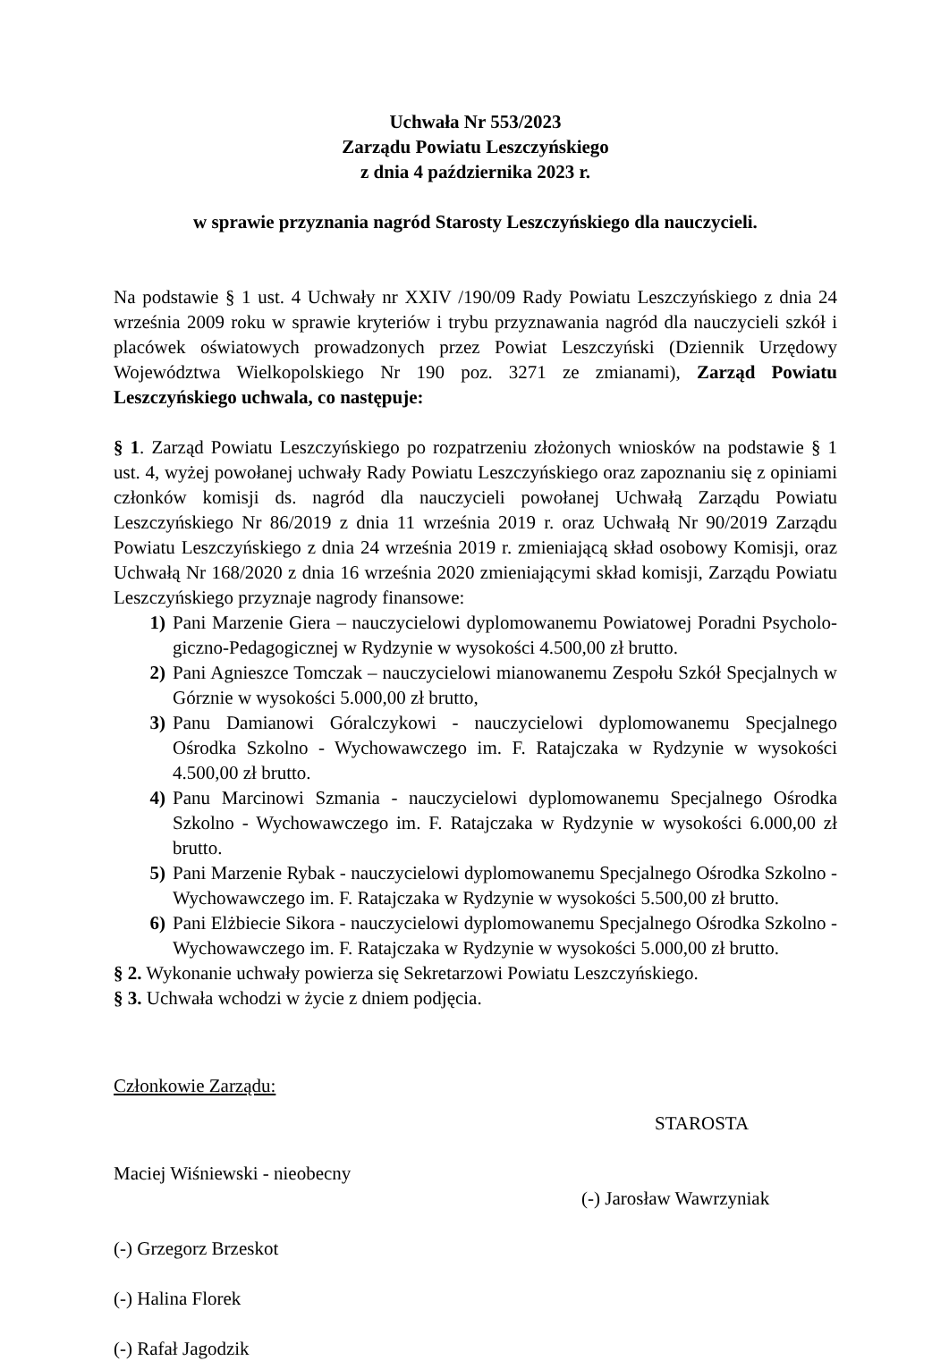Uchwała Nr 553/2023
Zarządu Powiatu Leszczyńskiego
z dnia 4 października 2023 r.
w sprawie przyznania nagród Starosty Leszczyńskiego dla nauczycieli.
Na podstawie § 1 ust. 4 Uchwały nr XXIV /190/09 Rady Powiatu Leszczyńskiego z dnia 24 września 2009 roku w sprawie kryteriów i trybu przyznawania nagród dla nauczycieli szkół i placówek oświatowych prowadzonych przez Powiat Leszczyński (Dziennik Urzędowy Województwa Wielkopolskiego Nr 190 poz. 3271 ze zmianami), Zarząd Powiatu Leszczyńskiego uchwala, co następuje:
§ 1. Zarząd Powiatu Leszczyńskiego po rozpatrzeniu złożonych wniosków na podstawie § 1 ust. 4, wyżej powołanej uchwały Rady Powiatu Leszczyńskiego oraz zapoznaniu się z opiniami członków komisji ds. nagród dla nauczycieli powołanej Uchwałą Zarządu Powiatu Leszczyńskiego Nr 86/2019 z dnia 11 września 2019 r. oraz Uchwałą Nr 90/2019 Zarządu Powiatu Leszczyńskiego z dnia 24 września 2019 r. zmieniającą skład osobowy Komisji, oraz Uchwałą Nr 168/2020 z dnia 16 września 2020 zmieniającymi skład komisji, Zarządu Powiatu Leszczyńskiego przyznaje nagrody finansowe:
1) Pani Marzenie Giera – nauczycielowi dyplomowanemu Powiatowej Poradni Psycholo-giczno-Pedagogicznej w Rydzynie w wysokości 4.500,00 zł brutto.
2) Pani Agnieszce Tomczak – nauczycielowi mianowanemu Zespołu Szkół Specjalnych w Górznie w wysokości 5.000,00 zł brutto,
3) Panu Damianowi Góralczykowi - nauczycielowi dyplomowanemu Specjalnego Ośrodka Szkolno - Wychowawczego im. F. Ratajczaka w Rydzynie w wysokości 4.500,00 zł brutto.
4) Panu Marcinowi Szmania - nauczycielowi dyplomowanemu Specjalnego Ośrodka Szkolno - Wychowawczego im. F. Ratajczaka w Rydzynie w wysokości 6.000,00 zł brutto.
5) Pani Marzenie Rybak - nauczycielowi dyplomowanemu Specjalnego Ośrodka Szkolno - Wychowawczego im. F. Ratajczaka w Rydzynie w wysokości 5.500,00 zł brutto.
6) Pani Elżbiecie Sikora - nauczycielowi dyplomowanemu Specjalnego Ośrodka Szkolno - Wychowawczego im. F. Ratajczaka w Rydzynie w wysokości 5.000,00 zł brutto.
§ 2. Wykonanie uchwały powierza się Sekretarzowi Powiatu Leszczyńskiego.
§ 3. Uchwała wchodzi w życie z dniem podjęcia.
Członkowie Zarządu:
Maciej Wiśniewski - nieobecny
(-) Grzegorz Brzeskot
(-) Halina Florek
(-) Rafał Jagodzik
STAROSTA
(-) Jarosław Wawrzyniak